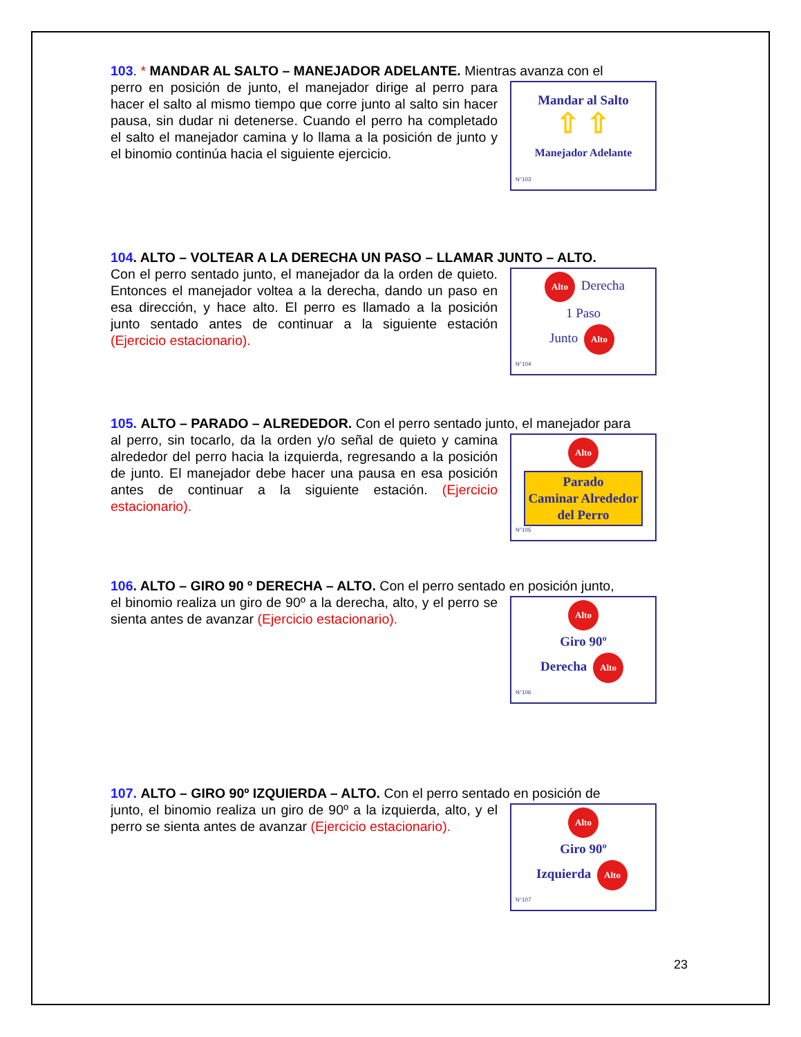103. * MANDAR AL SALTO – MANEJADOR ADELANTE. Mientras avanza con el
Mandar al Salto
⇧ ⇧
Manejador Adelante
N°103
perro en posición de junto, el manejador dirige al perro para hacer el salto al mismo tiempo que corre junto al salto sin hacer pausa, sin dudar ni detenerse. Cuando el perro ha completado el salto el manejador camina y lo llama a la posición de junto y el binomio continúa hacia el siguiente ejercicio.
104. ALTO – VOLTEAR A LA DERECHA UN PASO – LLAMAR JUNTO – ALTO.
Alto Derecha
1 Paso
Junto Alto
N°104
Con el perro sentado junto, el manejador da la orden de quieto. Entonces el manejador voltea a la derecha, dando un paso en esa dirección, y hace alto. El perro es llamado a la posición junto sentado antes de continuar a la siguiente estación (Ejercicio estacionario).
105. ALTO – PARADO – ALREDEDOR. Con el perro sentado junto, el manejador para
Alto
Parado
Caminar Alrededor
del Perro
N°105
al perro, sin tocarlo, da la orden y/o señal de quieto y camina alrededor del perro hacia la izquierda, regresando a la posición de junto. El manejador debe hacer una pausa en esa posición antes de continuar a la siguiente estación. (Ejercicio estacionario).
106. ALTO – GIRO 90 º DERECHA – ALTO. Con el perro sentado en posición junto,
Alto
Giro 90º
Derecha Alto
N°106
el binomio realiza un giro de 90º a la derecha, alto, y el perro se sienta antes de avanzar (Ejercicio estacionario).
107. ALTO – GIRO 90º IZQUIERDA – ALTO. Con el perro sentado en posición de
Alto
Giro 90º
Izquierda Alto
N°107
junto, el binomio realiza un giro de 90º a la izquierda, alto, y el perro se sienta antes de avanzar (Ejercicio estacionario).
23